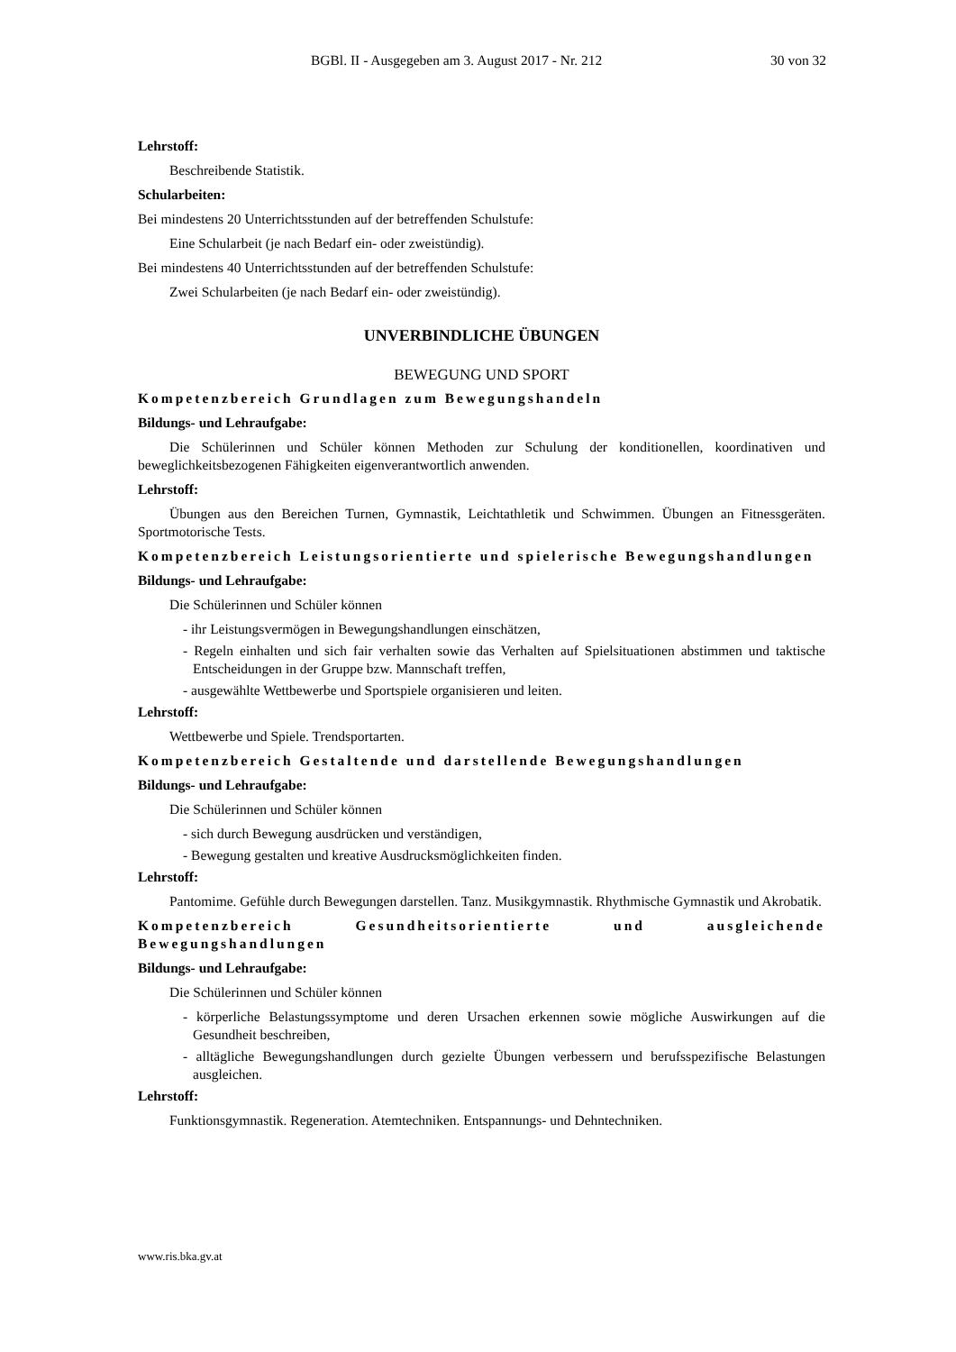BGBl. II - Ausgegeben am 3. August 2017 - Nr. 212 30 von 32
Lehrstoff:
Beschreibende Statistik.
Schularbeiten:
Bei mindestens 20 Unterrichtsstunden auf der betreffenden Schulstufe:
Eine Schularbeit (je nach Bedarf ein- oder zweistündig).
Bei mindestens 40 Unterrichtsstunden auf der betreffenden Schulstufe:
Zwei Schularbeiten (je nach Bedarf ein- oder zweistündig).
UNVERBINDLICHE ÜBUNGEN
BEWEGUNG UND SPORT
Kompetenzbereich Grundlagen zum Bewegungshandeln
Bildungs- und Lehraufgabe:
Die Schülerinnen und Schüler können Methoden zur Schulung der konditionellen, koordinativen und beweglichkeitsbezogenen Fähigkeiten eigenverantwortlich anwenden.
Lehrstoff:
Übungen aus den Bereichen Turnen, Gymnastik, Leichtathletik und Schwimmen. Übungen an Fitnessgeräten. Sportmotorische Tests.
Kompetenzbereich Leistungsorientierte und spielerische Bewegungshandlungen
Bildungs- und Lehraufgabe:
Die Schülerinnen und Schüler können
- ihr Leistungsvermögen in Bewegungshandlungen einschätzen,
- Regeln einhalten und sich fair verhalten sowie das Verhalten auf Spielsituationen abstimmen und taktische Entscheidungen in der Gruppe bzw. Mannschaft treffen,
- ausgewählte Wettbewerbe und Sportspiele organisieren und leiten.
Lehrstoff:
Wettbewerbe und Spiele. Trendsportarten.
Kompetenzbereich Gestaltende und darstellende Bewegungshandlungen
Bildungs- und Lehraufgabe:
Die Schülerinnen und Schüler können
- sich durch Bewegung ausdrücken und verständigen,
- Bewegung gestalten und kreative Ausdrucksmöglichkeiten finden.
Lehrstoff:
Pantomime. Gefühle durch Bewegungen darstellen. Tanz. Musikgymnastik. Rhythmische Gymnastik und Akrobatik.
Kompetenzbereich Gesundheitsorientierte und ausgleichende Bewegungshandlungen
Bildungs- und Lehraufgabe:
Die Schülerinnen und Schüler können
- körperliche Belastungssymptome und deren Ursachen erkennen sowie mögliche Auswirkungen auf die Gesundheit beschreiben,
- alltägliche Bewegungshandlungen durch gezielte Übungen verbessern und berufsspezifische Belastungen ausgleichen.
Lehrstoff:
Funktionsgymnastik. Regeneration. Atemtechniken. Entspannungs- und Dehntechniken.
www.ris.bka.gv.at